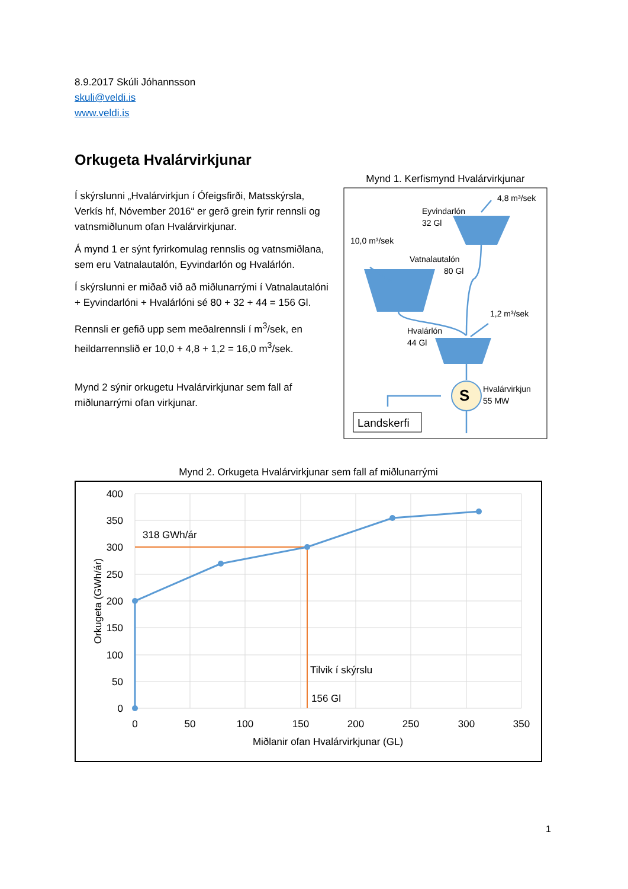8.9.2017 Skúli Jóhannsson
skuli@veldi.is
www.veldi.is
Orkugeta Hvalárvirkjunar
Í skýrslunni „Hvalárvirkjun í Ófeigsfirði, Matsskýrsla, Verkís hf, Nóvember 2016“ er gerð grein fyrir rennsli og vatnsmiðlunum ofan Hvalárvirkjunar.
Á mynd 1 er sýnt fyrirkomulag rennslis og vatnsmiðlana, sem eru Vatnalautalón, Eyvindarlón og Hvalárlón.
Í skýrslunni er miðað við að miðlunarrými í Vatnalautalóni + Eyvindarlóni + Hvalárlóni sé 80 + 32 + 44 = 156 Gl.
Rennsli er gefið upp sem meðalrennsli í m<sup>3</sup>/sek, en heildarrennslið er 10,0 + 4,8 + 1,2 = 16,0 m<sup>3</sup>/sek.
Mynd 2 sýnir orkugetu Hvalárvirkjunar sem fall af miðlunarrými ofan virkjunar.
Mynd 1. Kerfismynd Hvalárvirkjunar
S
Landskerfi
4,8 m³/sek
Eyvindarlón
32 Gl
10,0 m³/sek
Vatnalautalón
80 Gl
1,2 m³/sek
Hvalárlón
44 Gl
Hvalárvirkjun
55 MW
Mynd 2. Orkugeta Hvalárvirkjunar sem fall af miðlunarrými
400
350
300
250
200
150
100
50
0
0
50
100
150
200
250
300
350
Miðlanir ofan Hvalárvirkjunar (GL)
Orkugeta (GWh/ár)
318 GWh/ár
Tilvik í skýrslu
156 Gl
1